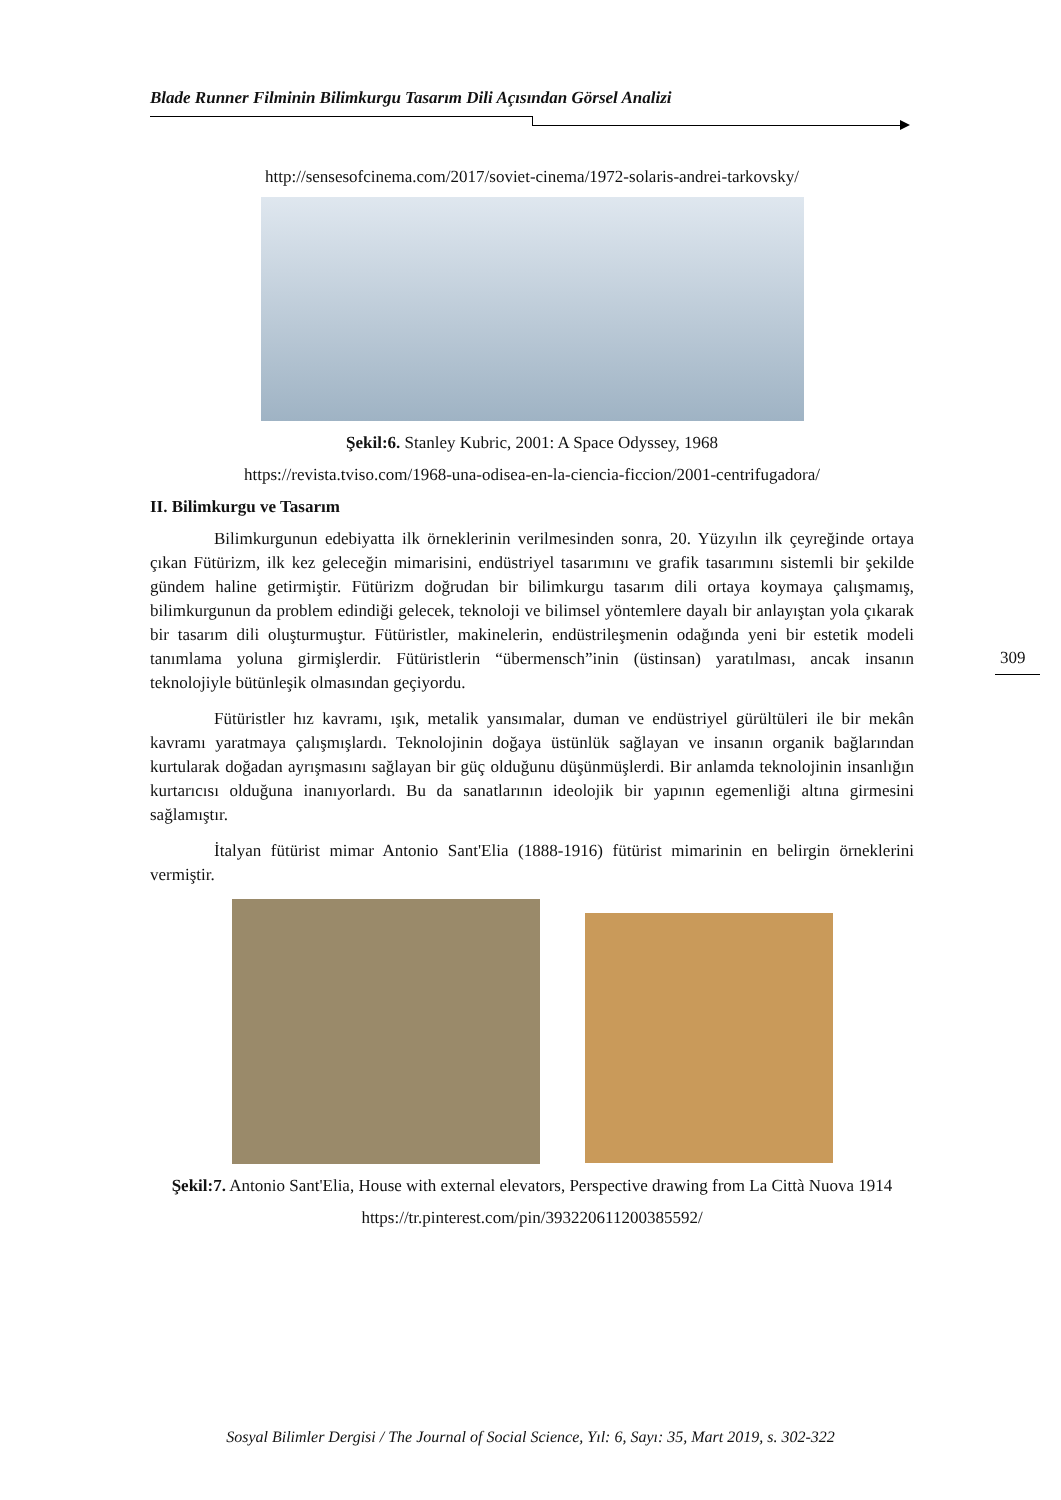Blade Runner Filminin Bilimkurgu Tasarım Dili Açısından Görsel Analizi
http://sensesofcinema.com/2017/soviet-cinema/1972-solaris-andrei-tarkovsky/
Şekil:6. Stanley Kubric, 2001: A Space Odyssey, 1968
https://revista.tviso.com/1968-una-odisea-en-la-ciencia-ficcion/2001-centrifugadora/
II. Bilimkurgu ve Tasarım
Bilimkurgunun edebiyatta ilk örneklerinin verilmesinden sonra, 20. Yüzyılın ilk çeyreğinde ortaya çıkan Fütürizm, ilk kez geleceğin mimarisini, endüstriyel tasarımını ve grafik tasarımını sistemli bir şekilde gündem haline getirmiştir. Fütürizm doğrudan bir bilimkurgu tasarım dili ortaya koymaya çalışmamış, bilimkurgunun da problem edindiği gelecek, teknoloji ve bilimsel yöntemlere dayalı bir anlayıştan yola çıkarak bir tasarım dili oluşturmuştur. Fütüristler, makinelerin, endüstrileşmenin odağında yeni bir estetik modeli tanımlama yoluna girmişlerdir. Fütüristlerin “übermensch”inin (üstinsan) yaratılması, ancak insanın teknolojiyle bütünleşik olmasından geçiyordu.
Fütüristler hız kavramı, ışık, metalik yansımalar, duman ve endüstriyel gürültüleri ile bir mekân kavramı yaratmaya çalışmışlardı. Teknolojinin doğaya üstünlük sağlayan ve insanın organik bağlarından kurtularak doğadan ayrışmasını sağlayan bir güç olduğunu düşünmüşlerdi. Bir anlamda teknolojinin insanlığın kurtarıcısı olduğuna inanıyorlardı. Bu da sanatlarının ideolojik bir yapının egemenliği altına girmesini sağlamıştır.
İtalyan fütürist mimar Antonio Sant'Elia (1888-1916) fütürist mimarinin en belirgin örneklerini vermiştir.
Şekil:7. Antonio Sant'Elia, House with external elevators, Perspective drawing from La Città Nuova 1914
https://tr.pinterest.com/pin/393220611200385592/
309
Sosyal Bilimler Dergisi / The Journal of Social Science, Yıl: 6, Sayı: 35, Mart 2019, s. 302-322